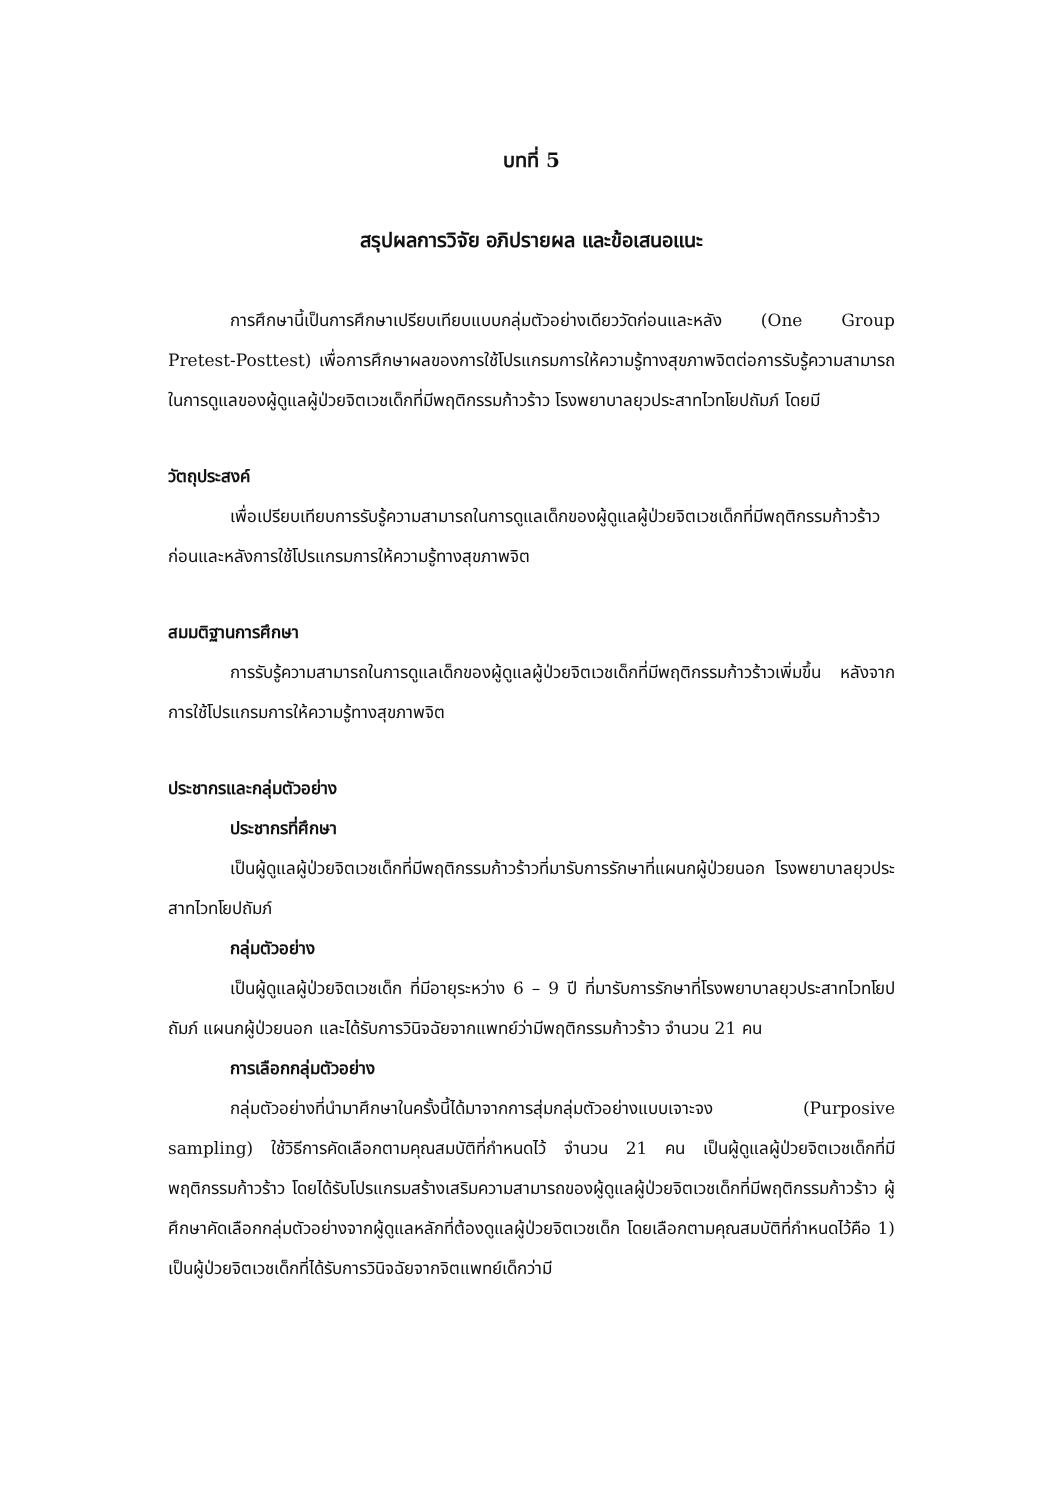บทที่ 5
สรุปผลการวิจัย อภิปรายผล และข้อเสนอแนะ
การศึกษานี้เป็นการศึกษาเปรียบเทียบแบบกลุ่มตัวอย่างเดียววัดก่อนและหลัง (One Group Pretest-Posttest) เพื่อการศึกษาผลของการใช้โปรแกรมการให้ความรู้ทางสุขภาพจิตต่อการรับรู้ความสามารถในการดูแลของผู้ดูแลผู้ป่วยจิตเวชเด็กที่มีพฤติกรรมก้าวร้าว โรงพยาบาลยุวประสาทไวทโยปถัมภ์ โดยมี
วัตถุประสงค์
เพื่อเปรียบเทียบการรับรู้ความสามารถในการดูแลเด็กของผู้ดูแลผู้ป่วยจิตเวชเด็กที่มีพฤติกรรมก้าวร้าว ก่อนและหลังการใช้โปรแกรมการให้ความรู้ทางสุขภาพจิต
สมมติฐานการศึกษา
การรับรู้ความสามารถในการดูแลเด็กของผู้ดูแลผู้ป่วยจิตเวชเด็กที่มีพฤติกรรมก้าวร้าวเพิ่มขึ้น หลังจากการใช้โปรแกรมการให้ความรู้ทางสุขภาพจิต
ประชากรและกลุ่มตัวอย่าง
ประชากรที่ศึกษา
เป็นผู้ดูแลผู้ป่วยจิตเวชเด็กที่มีพฤติกรรมก้าวร้าวที่มารับการรักษาที่แผนกผู้ป่วยนอก โรงพยาบาลยุวประสาทไวทโยปถัมภ์
กลุ่มตัวอย่าง
เป็นผู้ดูแลผู้ป่วยจิตเวชเด็ก ที่มีอายุระหว่าง 6 – 9 ปี ที่มารับการรักษาที่โรงพยาบาลยุวประสาทไวทโยปถัมภ์ แผนกผู้ป่วยนอก และได้รับการวินิจฉัยจากแพทย์ว่ามีพฤติกรรมก้าวร้าว จำนวน 21 คน
การเลือกกลุ่มตัวอย่าง
กลุ่มตัวอย่างที่นำมาศึกษาในครั้งนี้ได้มาจากการสุ่มกลุ่มตัวอย่างแบบเจาะจง (Purposive sampling) ใช้วิธีการคัดเลือกตามคุณสมบัติที่กำหนดไว้ จำนวน 21 คน เป็นผู้ดูแลผู้ป่วยจิตเวชเด็กที่มีพฤติกรรมก้าวร้าว โดยได้รับโปรแกรมสร้างเสริมความสามารถของผู้ดูแลผู้ป่วยจิตเวชเด็กที่มีพฤติกรรมก้าวร้าว ผู้ศึกษาคัดเลือกกลุ่มตัวอย่างจากผู้ดูแลหลักที่ต้องดูแลผู้ป่วยจิตเวชเด็ก โดยเลือกตามคุณสมบัติที่กำหนดไว้คือ 1) เป็นผู้ป่วยจิตเวชเด็กที่ได้รับการวินิจฉัยจากจิตแพทย์เด็กว่ามี